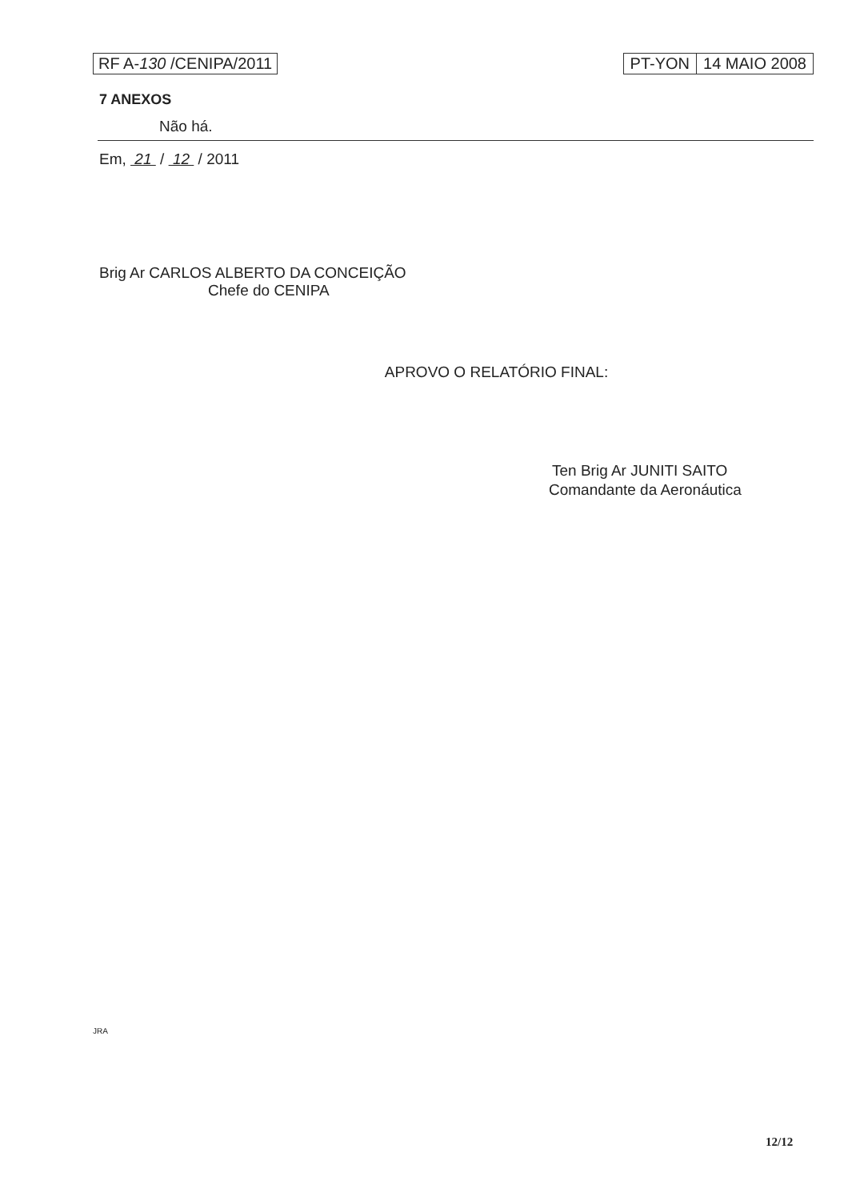RF A-130 /CENIPA/2011 PT-YON 14 MAIO 2008
7 ANEXOS
Não há.
Em, 21 / 12 / 2011
Brig Ar CARLOS ALBERTO DA CONCEIÇÃO
Chefe do CENIPA
APROVO O RELATÓRIO FINAL:
Ten Brig Ar JUNITI SAITO
Comandante da Aeronáutica
JRA
12/12